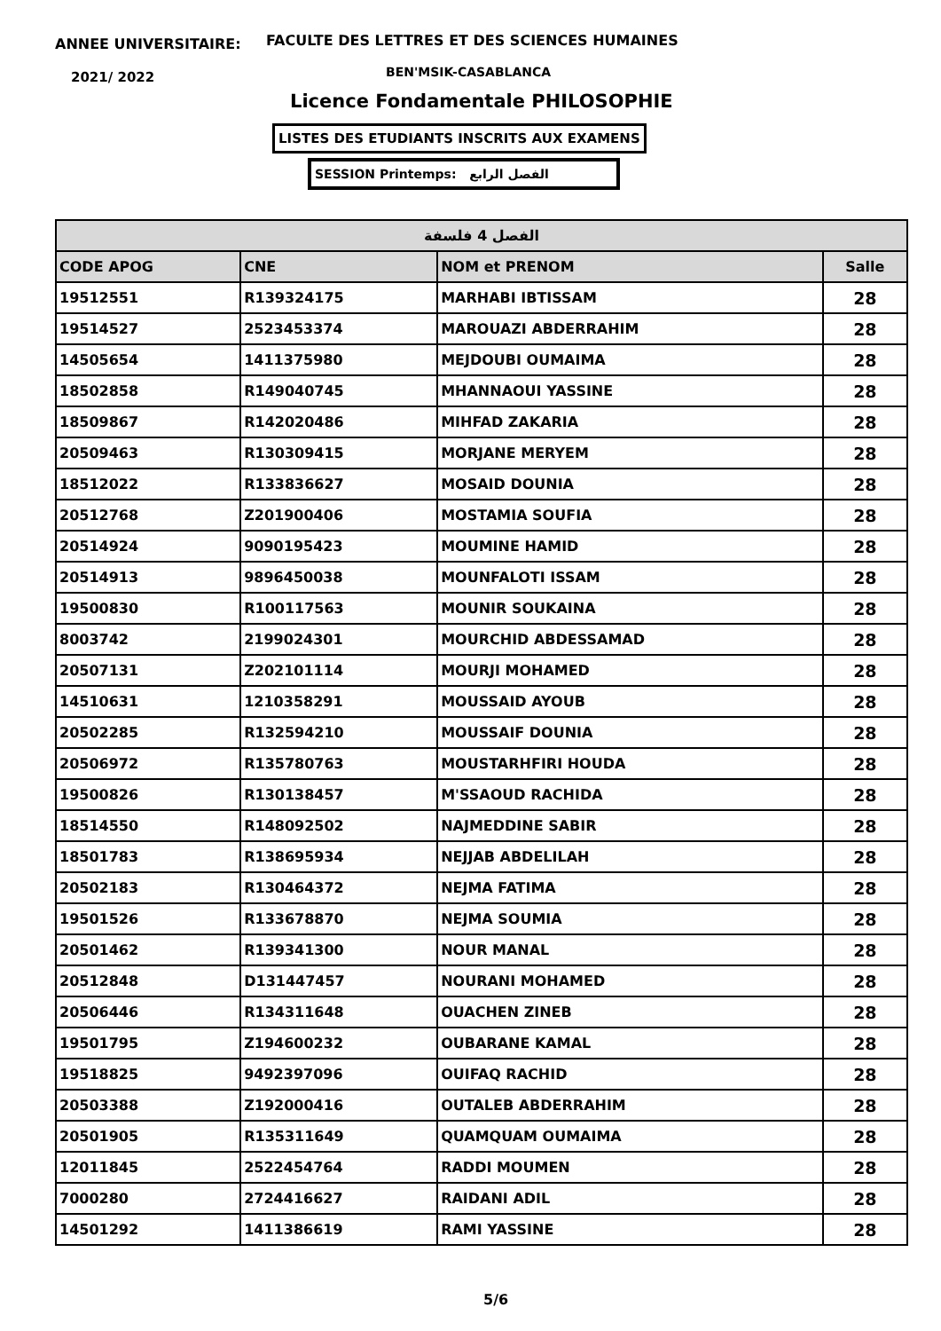ANNEE UNIVERSITAIRE:
FACULTE DES LETTRES ET DES SCIENCES HUMAINES
2021/ 2022 BEN'MSIK-CASABLANCA
Licence Fondamentale PHILOSOPHIE
LISTES DES ETUDIANTS INSCRITS AUX EXAMENS
SESSION Printemps: الفصل الرابع
| الفصل 4 فلسفة | | | |
| --- | --- | --- | --- |
| CODE APOG | CNE | NOM et PRENOM | Salle |
| 19512551 | R139324175 | MARHABI IBTISSAM | 28 |
| 19514527 | 2523453374 | MAROUAZI ABDERRAHIM | 28 |
| 14505654 | 1411375980 | MEJDOUBI OUMAIMA | 28 |
| 18502858 | R149040745 | MHANNAOUI YASSINE | 28 |
| 18509867 | R142020486 | MIHFAD ZAKARIA | 28 |
| 20509463 | R130309415 | MORJANE MERYEM | 28 |
| 18512022 | R133836627 | MOSAID DOUNIA | 28 |
| 20512768 | Z201900406 | MOSTAMIA SOUFIA | 28 |
| 20514924 | 9090195423 | MOUMINE HAMID | 28 |
| 20514913 | 9896450038 | MOUNFALOTI ISSAM | 28 |
| 19500830 | R100117563 | MOUNIR SOUKAINA | 28 |
| 8003742 | 2199024301 | MOURCHID ABDESSAMAD | 28 |
| 20507131 | Z202101114 | MOURJI MOHAMED | 28 |
| 14510631 | 1210358291 | MOUSSAID AYOUB | 28 |
| 20502285 | R132594210 | MOUSSAIF DOUNIA | 28 |
| 20506972 | R135780763 | MOUSTARHFIRI HOUDA | 28 |
| 19500826 | R130138457 | M'SSAOUD RACHIDA | 28 |
| 18514550 | R148092502 | NAJMEDDINE SABIR | 28 |
| 18501783 | R138695934 | NEJJAB ABDELILAH | 28 |
| 20502183 | R130464372 | NEJMA FATIMA | 28 |
| 19501526 | R133678870 | NEJMA SOUMIA | 28 |
| 20501462 | R139341300 | NOUR MANAL | 28 |
| 20512848 | D131447457 | NOURANI MOHAMED | 28 |
| 20506446 | R134311648 | OUACHEN ZINEB | 28 |
| 19501795 | Z194600232 | OUBARANE KAMAL | 28 |
| 19518825 | 9492397096 | OUIFAQ RACHID | 28 |
| 20503388 | Z192000416 | OUTALEB ABDERRAHIM | 28 |
| 20501905 | R135311649 | QUAMQUAM OUMAIMA | 28 |
| 12011845 | 2522454764 | RADDI MOUMEN | 28 |
| 7000280 | 2724416627 | RAIDANI ADIL | 28 |
| 14501292 | 1411386619 | RAMI YASSINE | 28 |
5/6